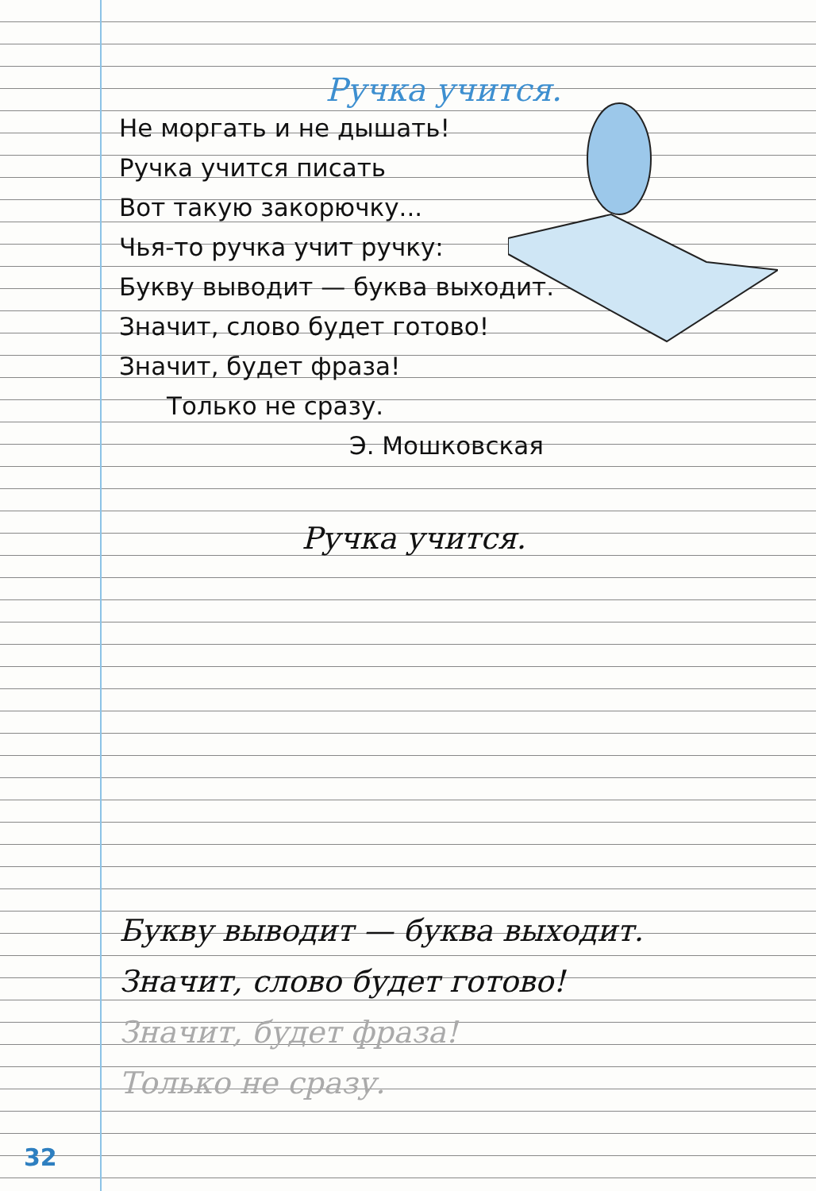Ручка учится.
Не моргать и не дышать!
Ручка учится писать
Вот такую закорючку...
Чья-то ручка учит ручку:
Букву выводит — буква выходит.
Значит, слово будет готово!
Значит, будет фраза!
Только не сразу.
Э. Мошковская
Ручка учится.
Букву выводит — буква выходит.
Значит, слово будет готово!
Значит, будет фраза!
Только не сразу.
32